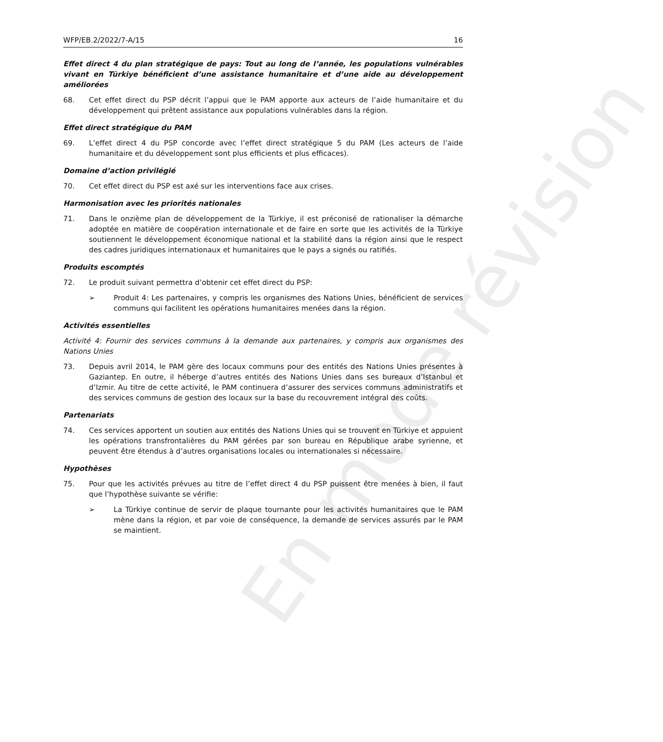En mode révision
WFP/EB.2/2022/7-A/15 16
Effet direct 4 du plan stratégique de pays: Tout au long de l’année, les populations vulnérables vivant en Türkiye bénéficient d’une assistance humanitaire et d’une aide au développement améliorées
68. Cet effet direct du PSP décrit l’appui que le PAM apporte aux acteurs de l’aide humanitaire et du développement qui prêtent assistance aux populations vulnérables dans la région.
Effet direct stratégique du PAM
69. L’effet direct 4 du PSP concorde avec l’effet direct stratégique 5 du PAM (Les acteurs de l’aide humanitaire et du développement sont plus efficients et plus efficaces).
Domaine d’action privilégié
70. Cet effet direct du PSP est axé sur les interventions face aux crises.
Harmonisation avec les priorités nationales
71. Dans le onzième plan de développement de la Türkiye, il est préconisé de rationaliser la démarche adoptée en matière de coopération internationale et de faire en sorte que les activités de la Türkiye soutiennent le développement économique national et la stabilité dans la région ainsi que le respect des cadres juridiques internationaux et humanitaires que le pays a signés ou ratifiés.
Produits escomptés
72. Le produit suivant permettra d’obtenir cet effet direct du PSP:
➢ Produit 4: Les partenaires, y compris les organismes des Nations Unies, bénéficient de services communs qui facilitent les opérations humanitaires menées dans la région.
Activités essentielles
Activité 4: Fournir des services communs à la demande aux partenaires, y compris aux organismes des Nations Unies
73. Depuis avril 2014, le PAM gère des locaux communs pour des entités des Nations Unies présentes à Gaziantep. En outre, il héberge d’autres entités des Nations Unies dans ses bureaux d’Istanbul et d’Izmir. Au titre de cette activité, le PAM continuera d’assurer des services communs administratifs et des services communs de gestion des locaux sur la base du recouvrement intégral des coûts.
Partenariats
74. Ces services apportent un soutien aux entités des Nations Unies qui se trouvent en Türkiye et appuient les opérations transfrontalières du PAM gérées par son bureau en République arabe syrienne, et peuvent être étendus à d’autres organisations locales ou internationales si nécessaire.
Hypothèses
75. Pour que les activités prévues au titre de l’effet direct 4 du PSP puissent être menées à bien, il faut que l’hypothèse suivante se vérifie:
➢ La Türkiye continue de servir de plaque tournante pour les activités humanitaires que le PAM mène dans la région, et par voie de conséquence, la demande de services assurés par le PAM se maintient.